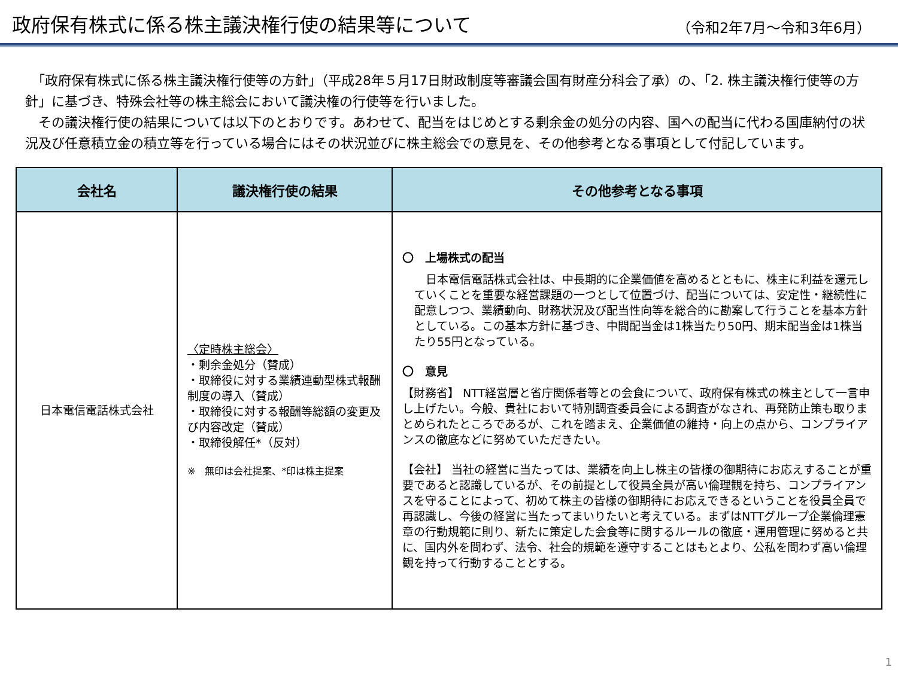政府保有株式に係る株主議決権行使の結果等について
（令和2年7月～令和3年6月）
　「政府保有株式に係る株主議決権行使等の方針」（平成28年５月17日財政制度等審議会国有財産分科会了承）の、「2. 株主議決権行使等の方針」に基づき、特殊会社等の株主総会において議決権の行使等を行いました。
　その議決権行使の結果については以下のとおりです。あわせて、配当をはじめとする剰余金の処分の内容、国への配当に代わる国庫納付の状況及び任意積立金の積立等を行っている場合にはその状況並びに株主総会での意見を、その他参考となる事項として付記しています。
| 会社名 | 議決権行使の結果 | その他参考となる事項 |
| --- | --- | --- |
| 日本電信電話株式会社 | 〈定時株主総会〉 ・剰余金処分（賛成） ・取締役に対する業績連動型株式報酬制度の導入（賛成） ・取締役に対する報酬等総額の変更及び内容改定（賛成） ・取締役解任*（反対） ※ 無印は会社提案、*印は株主提案 | 〇 上場株式の配当 日本電信電話株式会社は、中長期的に企業価値を高めるとともに、株主に利益を還元していくことを重要な経営課題の一つとして位置づけ、配当については、安定性・継続性に配意しつつ、業績動向、財務状況及び配当性向等を総合的に勘案して行うことを基本方針としている。この基本方針に基づき、中間配当金は1株当たり50円、期末配当金は1株当たり55円となっている。 〇 意見 【財務省】 NTT経営層と省庁関係者等との会食について、政府保有株式の株主として一言申し上げたい。今般、貴社において特別調査委員会による調査がなされ、再発防止策も取りまとめられたところであるが、これを踏まえ、企業価値の維持・向上の点から、コンプライアンスの徹底などに努めていただきたい。 【会社】 当社の経営に当たっては、業績を向上し株主の皆様の御期待にお応えすることが重要であると認識しているが、その前提として役員全員が高い倫理観を持ち、コンプライアンスを守ることによって、初めて株主の皆様の御期待にお応えできるということを役員全員で再認識し、今後の経営に当たってまいりたいと考えている。まずはNTTグループ企業倫理憲章の行動規範に則り、新たに策定した会食等に関するルールの徹底・運用管理に努めると共に、国内外を問わず、法令、社会的規範を遵守することはもとより、公私を問わず高い倫理観を持って行動することとする。 |
1